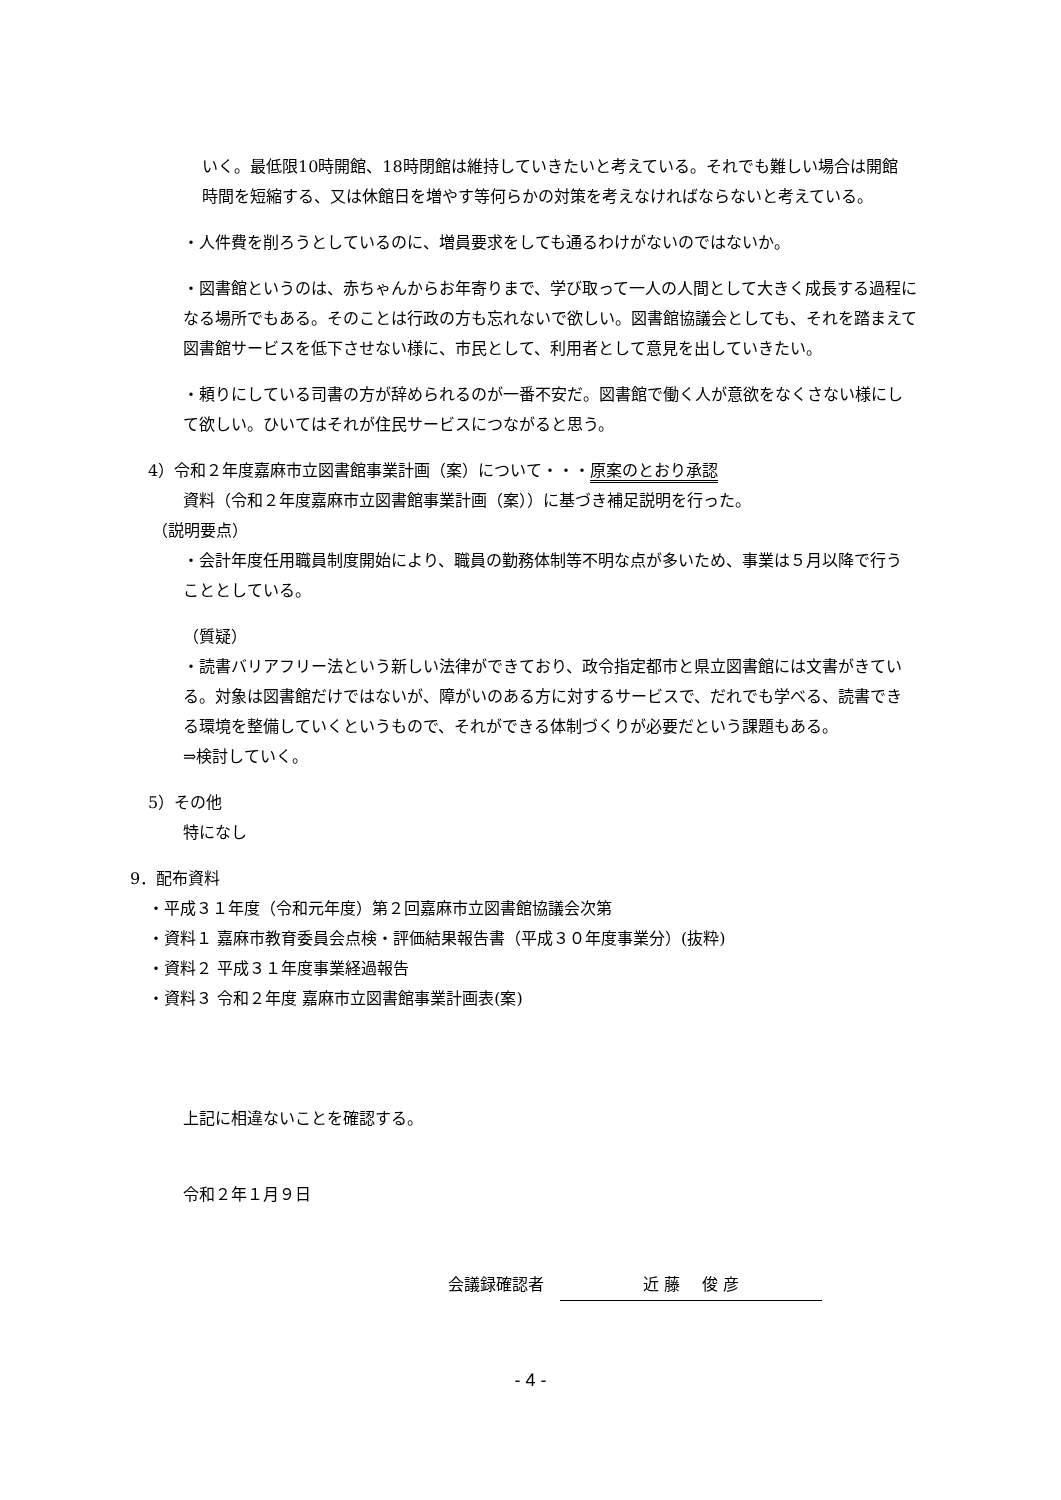いく。最低限10時開館、18時閉館は維持していきたいと考えている。それでも難しい場合は開館時間を短縮する、又は休館日を増やす等何らかの対策を考えなければならないと考えている。
・人件費を削ろうとしているのに、増員要求をしても通るわけがないのではないか。
・図書館というのは、赤ちゃんからお年寄りまで、学び取って一人の人間として大きく成長する過程になる場所でもある。そのことは行政の方も忘れないで欲しい。図書館協議会としても、それを踏まえて図書館サービスを低下させない様に、市民として、利用者として意見を出していきたい。
・頼りにしている司書の方が辞められるのが一番不安だ。図書館で働く人が意欲をなくさない様にして欲しい。ひいてはそれが住民サービスにつながると思う。
4）令和２年度嘉麻市立図書館事業計画（案）について・・・原案のとおり承認
資料（令和２年度嘉麻市立図書館事業計画（案））に基づき補足説明を行った。
（説明要点）
・会計年度任用職員制度開始により、職員の勤務体制等不明な点が多いため、事業は５月以降で行うこととしている。
（質疑）
・読書バリアフリー法という新しい法律ができており、政令指定都市と県立図書館には文書がきている。対象は図書館だけではないが、障がいのある方に対するサービスで、だれでも学べる、読書できる環境を整備していくというもので、それができる体制づくりが必要だという課題もある。
⇒検討していく。
5）その他
特になし
9．配布資料
・平成３１年度（令和元年度）第２回嘉麻市立図書館協議会次第
・資料１ 嘉麻市教育委員会点検・評価結果報告書（平成３０年度事業分）(抜粋)
・資料２ 平成３１年度事業経過報告
・資料３ 令和２年度 嘉麻市立図書館事業計画表(案)
上記に相違ないことを確認する。
令和２年１月９日
会議録確認者　近 藤　 俊 彦
- 4 -